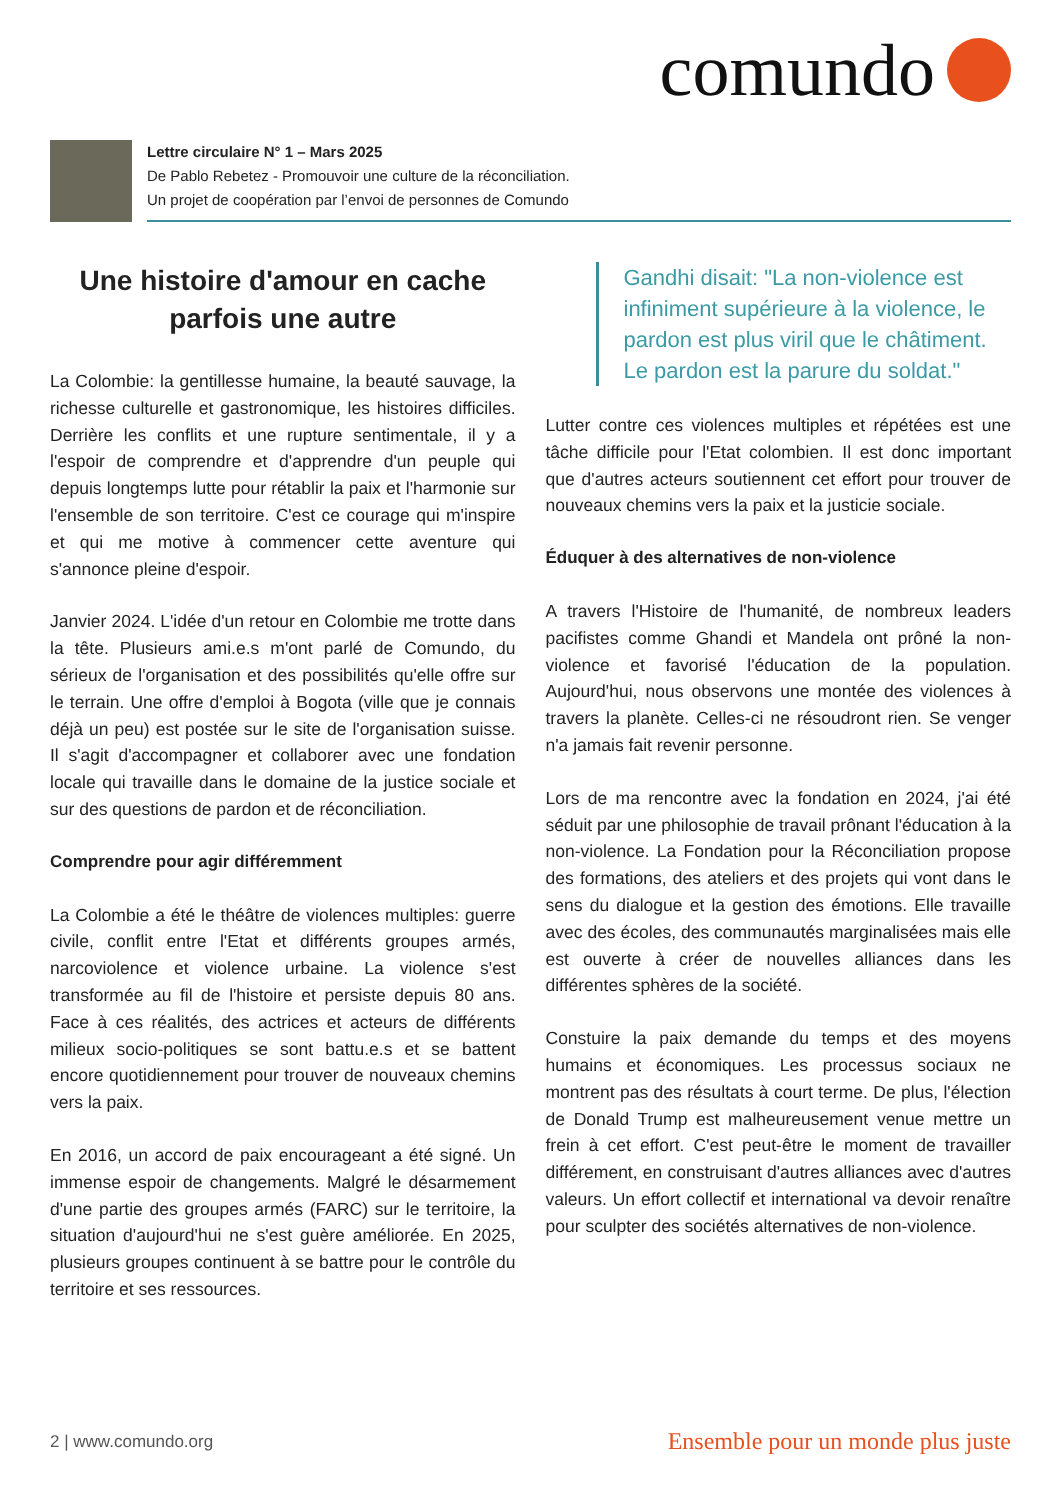comundo
Lettre circulaire N° 1 – Mars 2025
De Pablo Rebetez - Promouvoir une culture de la réconciliation.
Un projet de coopération par l’envoi de personnes de Comundo
Une histoire d'amour en cache parfois une autre
La Colombie: la gentillesse humaine, la beauté sauvage, la richesse culturelle et gastronomique, les histoires difficiles. Derrière les conflits et une rupture sentimentale, il y a l'espoir de comprendre et d'apprendre d'un peuple qui depuis longtemps lutte pour rétablir la paix et l'harmonie sur l'ensemble de son territoire. C'est ce courage qui m'inspire et qui me motive à commencer cette aventure qui s'annonce pleine d'espoir.
Janvier 2024. L'idée d'un retour en Colombie me trotte dans la tête. Plusieurs ami.e.s m'ont parlé de Comundo, du sérieux de l'organisation et des possibilités qu'elle offre sur le terrain. Une offre d'emploi à Bogota (ville que je connais déjà un peu) est postée sur le site de l'organisation suisse. Il s'agit d'accompagner et collaborer avec une fondation locale qui travaille dans le domaine de la justice sociale et sur des questions de pardon et de réconciliation.
Comprendre pour agir différemment
La Colombie a été le théâtre de violences multiples: guerre civile, conflit entre l'Etat et différents groupes armés, narcoviolence et violence urbaine. La violence s'est transformée au fil de l'histoire et persiste depuis 80 ans. Face à ces réalités, des actrices et acteurs de différents milieux socio-politiques se sont battu.e.s et se battent encore quotidiennement pour trouver de nouveaux chemins vers la paix.
En 2016, un accord de paix encourageant a été signé. Un immense espoir de changements. Malgré le désarmement d'une partie des groupes armés (FARC) sur le territoire, la situation d'aujourd'hui ne s'est guère améliorée. En 2025, plusieurs groupes continuent à se battre pour le contrôle du territoire et ses ressources.
Gandhi disait: "La non-violence est infiniment supérieure à la violence, le pardon est plus viril que le châtiment. Le pardon est la parure du soldat."
Lutter contre ces violences multiples et répétées est une tâche difficile pour l'Etat colombien. Il est donc important que d'autres acteurs soutiennent cet effort pour trouver de nouveaux chemins vers la paix et la justicie sociale.
Éduquer à des alternatives de non-violence
A travers l'Histoire de l'humanité, de nombreux leaders pacifistes comme Ghandi et Mandela ont prôné la non-violence et favorisé l'éducation de la population. Aujourd'hui, nous observons une montée des violences à travers la planète. Celles-ci ne résoudront rien. Se venger n'a jamais fait revenir personne.
Lors de ma rencontre avec la fondation en 2024, j'ai été séduit par une philosophie de travail prônant l'éducation à la non-violence. La Fondation pour la Réconciliation propose des formations, des ateliers et des projets qui vont dans le sens du dialogue et la gestion des émotions. Elle travaille avec des écoles, des communautés marginalisées mais elle est ouverte à créer de nouvelles alliances dans les différentes sphères de la société.
Constuire la paix demande du temps et des moyens humains et économiques. Les processus sociaux ne montrent pas des résultats à court terme. De plus, l'élection de Donald Trump est malheureusement venue mettre un frein à cet effort. C'est peut-être le moment de travailler différement, en construisant d'autres alliances avec d'autres valeurs. Un effort collectif et international va devoir renaître pour sculpter des sociétés alternatives de non-violence.
2 | www.comundo.org Ensemble pour un monde plus juste